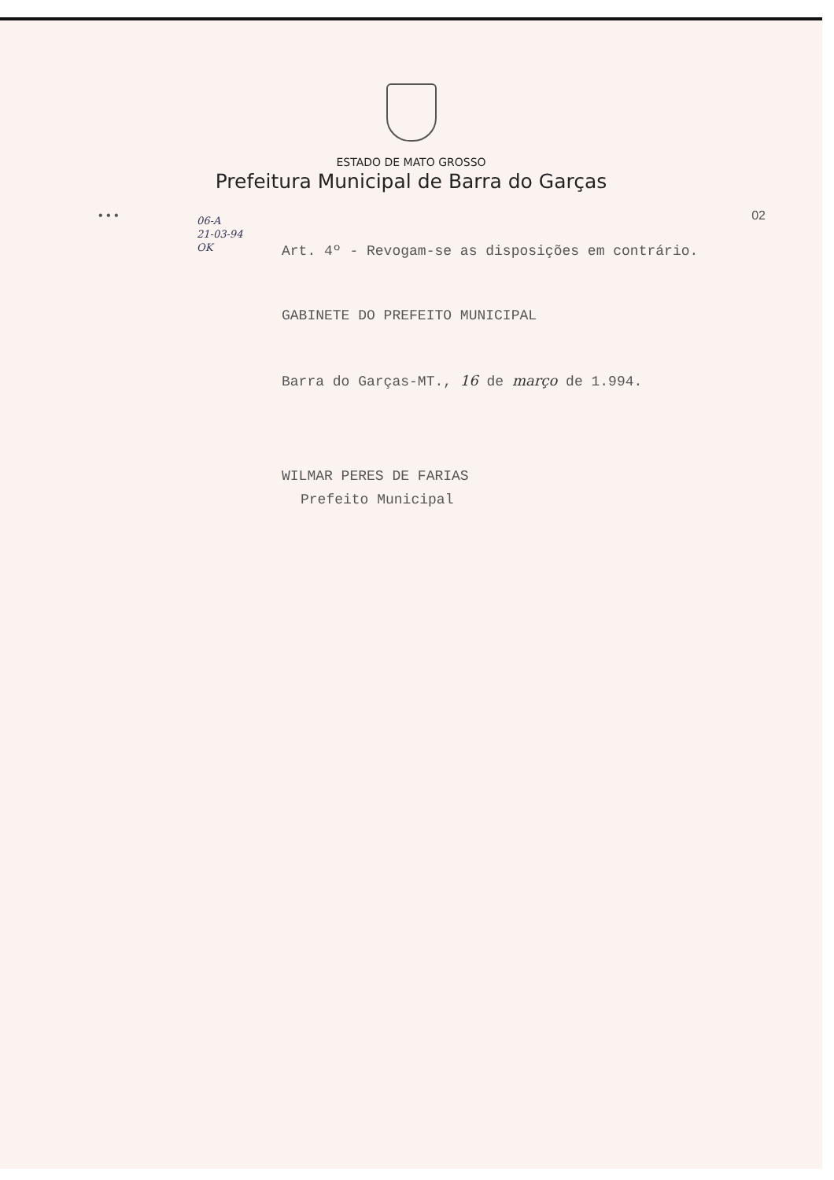ESTADO DE MATO GROSSO
Prefeitura Municipal de Barra do Garças
• • • 02
06-A
21-03-94
OK
Art. 4º - Revogam-se as disposições em contrário.
GABINETE DO PREFEITO MUNICIPAL
Barra do Garças-MT., 16 de março de 1.994.
WILMAR PERES DE FARIAS
Prefeito Municipal